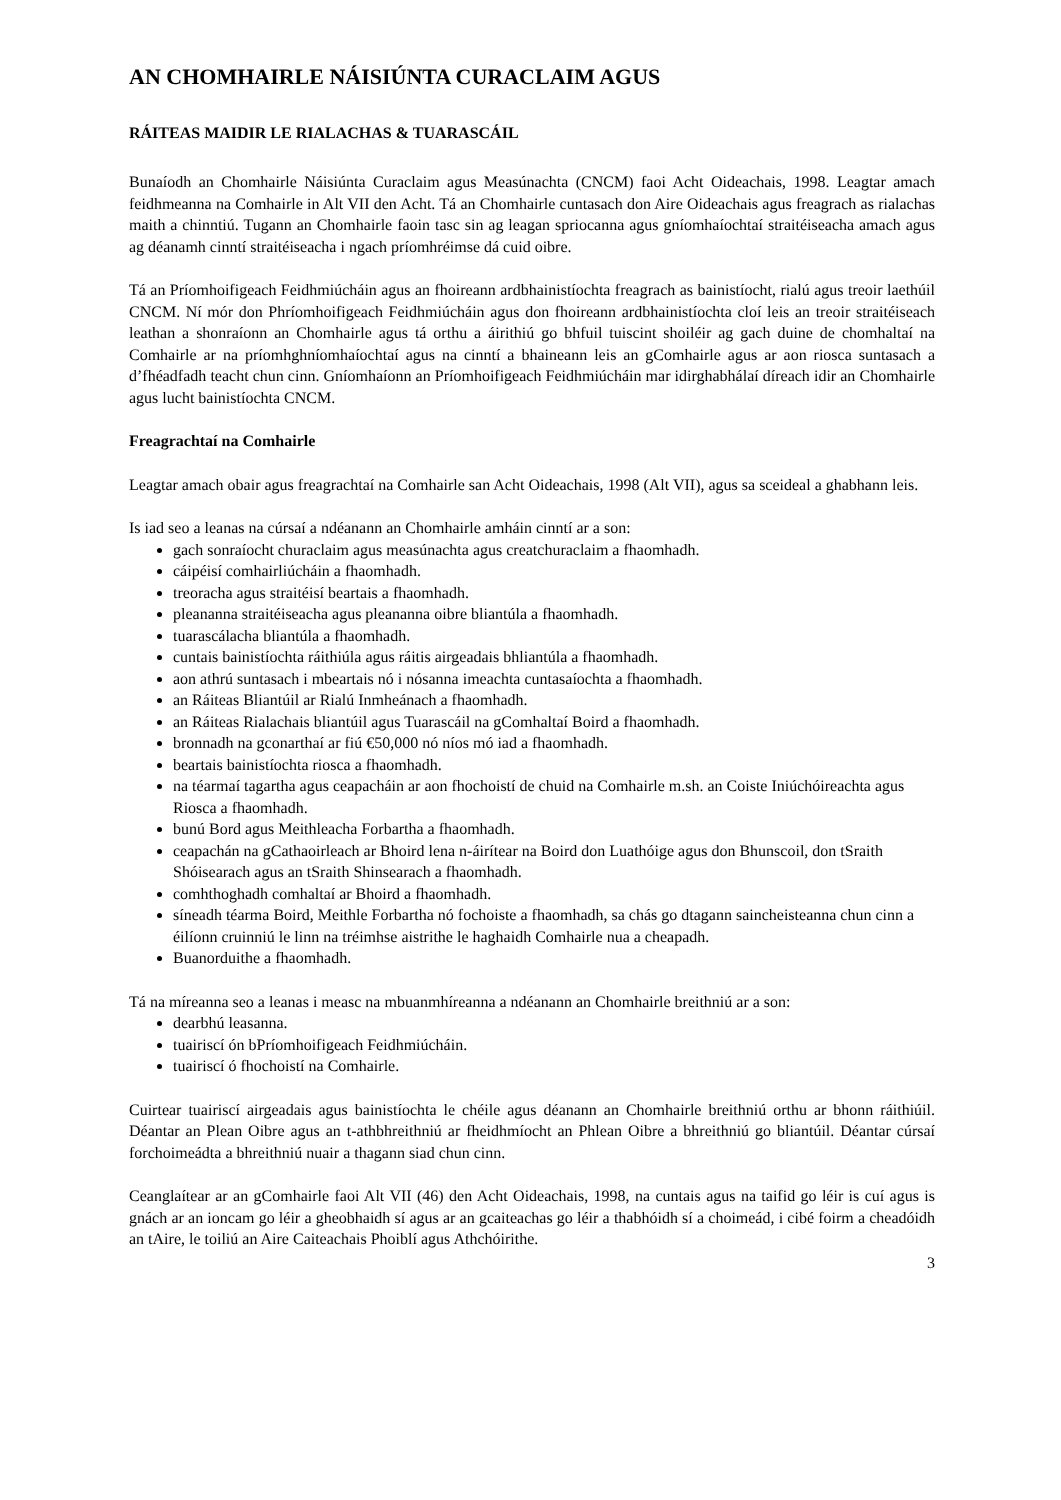AN CHOMHAIRLE NÁISIÚNTA CURACLAIM AGUS
RÁITEAS MAIDIR LE RIALACHAS & TUARASCÁIL
Bunaíodh an Chomhairle Náisiúnta Curaclaim agus Measúnachta (CNCM) faoi Acht Oideachais, 1998. Leagtar amach feidhmeanna na Comhairle in Alt VII den Acht. Tá an Chomhairle cuntasach don Aire Oideachais agus freagrach as rialachas maith a chinntiú. Tugann an Chomhairle faoin tasc sin ag leagan spriocanna agus gníomhaíochtaí straitéiseacha amach agus ag déanamh cinntí straitéiseacha i ngach príomhréimse dá cuid oibre.
Tá an Príomhoifigeach Feidhmiúcháin agus an fhoireann ardbhainistíochta freagrach as bainistíocht, rialú agus treoir laethúil CNCM. Ní mór don Phríomhoifigeach Feidhmiúcháin agus don fhoireann ardbhainistíochta cloí leis an treoir straitéiseach leathan a shonraíonn an Chomhairle agus tá orthu a áirithiú go bhfuil tuiscint shoiléir ag gach duine de chomhaltaí na Comhairle ar na príomhghníomhaíochtaí agus na cinntí a bhaineann leis an gComhairle agus ar aon riosca suntasach a d’fhéadfadh teacht chun cinn. Gníomhaíonn an Príomhoifigeach Feidhmiúcháin mar idirghabhálaí díreach idir an Chomhairle agus lucht bainistíochta CNCM.
Freagrachtaí na Comhairle
Leagtar amach obair agus freagrachtaí na Comhairle san Acht Oideachais, 1998 (Alt VII), agus sa sceideal a ghabhann leis.
Is iad seo a leanas na cúrsaí a ndéanann an Chomhairle amháin cinntí ar a son:
gach sonraíocht churaclaim agus measúnachta agus creatchuraclaim a fhaomhadh.
cáipéisí comhairliúcháin a fhaomhadh.
treoracha agus straitéisí beartais a fhaomhadh.
pleananna straitéiseacha agus pleananna oibre bliantúla a fhaomhadh.
tuarascálacha bliantúla a fhaomhadh.
cuntais bainistíochta ráithiúla agus ráitis airgeadais bhliantúla a fhaomhadh.
aon athrú suntasach i mbeartais nó i nósanna imeachta cuntasaíochta a fhaomhadh.
an Ráiteas Bliantúil ar Rialú Inmheánach a fhaomhadh.
an Ráiteas Rialachais bliantúil agus Tuarascáil na gComhaltaí Boird a fhaomhadh.
bronnadh na gconarthaí ar fiú €50,000 nó níos mó iad a fhaomhadh.
beartais bainistíochta riosca a fhaomhadh.
na téarmaí tagartha agus ceapacháin ar aon fhochoistí de chuid na Comhairle m.sh. an Coiste Iniúchóireachta agus Riosca a fhaomhadh.
bunú Bord agus Meithleacha Forbartha a fhaomhadh.
ceapachán na gCathaoirleach ar Bhoird lena n-áirítear na Boird don Luathóige agus don Bhunscoil, don tSraith Shóisearach agus an tSraith Shinsearach a fhaomhadh.
comhthoghadh comhaltaí ar Bhoird a fhaomhadh.
síneadh téarma Boird, Meithle Forbartha nó fochoiste a fhaomhadh, sa chás go dtagann saincheisteanna chun cinn a éilíonn cruinniú le linn na tréimhse aistrithe le haghaidh Comhairle nua a cheapadh.
Buanorduithe a fhaomhadh.
Tá na míreanna seo a leanas i measc na mbuanmhíreanna a ndéanann an Chomhairle breithniú ar a son:
dearbhú leasanna.
tuairiscí ón bPríomhoifigeach Feidhmiúcháin.
tuairiscí ó fhochoistí na Comhairle.
Cuirtear tuairiscí airgeadais agus bainistíochta le chéile agus déanann an Chomhairle breithniú orthu ar bhonn ráithiúil. Déantar an Plean Oibre agus an t-athbhreithniú ar fheidhmíocht an Phlean Oibre a bhreithniú go bliantúil. Déantar cúrsaí forchoimeádta a bhreithniú nuair a thagann siad chun cinn.
Ceanglaítear ar an gComhairle faoi Alt VII (46) den Acht Oideachais, 1998, na cuntais agus na taifid go léir is cuí agus is gnách ar an ioncam go léir a gheobhaidh sí agus ar an gcaiteachas go léir a thabhóidh sí a choimeád, i cibé foirm a cheadóidh an tAire, le toiliú an Aire Caiteachais Phoiblí agus Athchóirithe.
3